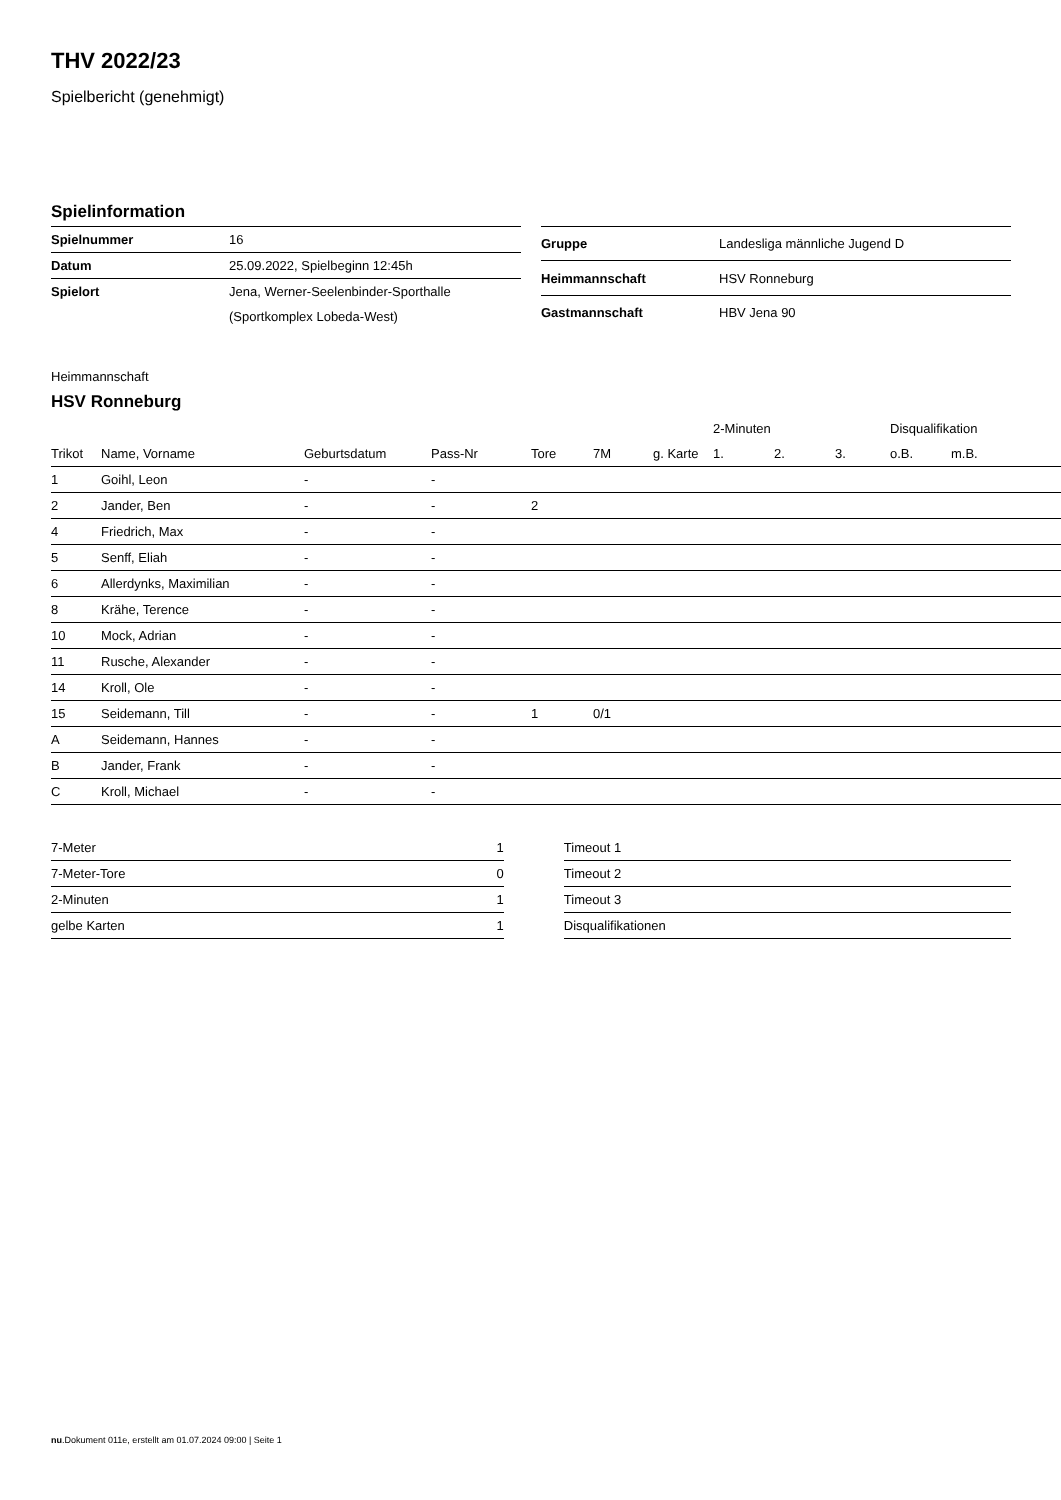THV 2022/23
Spielbericht (genehmigt)
Spielinformation
| Spielnummer | 16 |
| Datum | 25.09.2022, Spielbeginn 12:45h |
| Spielort | Jena, Werner-Seelenbinder-Sporthalle |
| | (Sportkomplex Lobeda-West) |
| Gruppe | Landesliga männliche Jugend D |
| Heimmannschaft | HSV Ronneburg |
| Gastmannschaft | HBV Jena 90 |
Heimmannschaft
HSV Ronneburg
| | | | | | | | 2-Minuten | | | Disqualifikation | |
| --- | --- | --- | --- | --- | --- | --- | --- | --- | --- | --- | --- |
| Trikot | Name, Vorname | Geburtsdatum | Pass-Nr | Tore | 7M | g. Karte | 1. | 2. | 3. | o.B. | m.B. |
| 1 | Goihl, Leon | - | - | | | | | | | | |
| 2 | Jander, Ben | - | - | 2 | | | | | | | |
| 4 | Friedrich, Max | - | - | | | | | | | | |
| 5 | Senff, Eliah | - | - | | | | | | | | |
| 6 | Allerdynks, Maximilian | - | - | | | | | | | | |
| 8 | Krähe, Terence | - | - | | | | | | | | |
| 10 | Mock, Adrian | - | - | | | | | | | | |
| 11 | Rusche, Alexander | - | - | | | | | | | | |
| 14 | Kroll, Ole | - | - | | | | | | | | |
| 15 | Seidemann, Till | - | - | 1 | 0/1 | | | | | | |
| A | Seidemann, Hannes | - | - | | | | | | | | |
| B | Jander, Frank | - | - | | | | | | | | |
| C | Kroll, Michael | - | - | | | | | | | | |
| 7-Meter | 1 |
| 7-Meter-Tore | 0 |
| 2-Minuten | 1 |
| gelbe Karten | 1 |
| Timeout 1 |
| Timeout 2 |
| Timeout 3 |
| Disqualifikationen |
nu.Dokument 011e, erstellt am 01.07.2024 09:00 | Seite 1